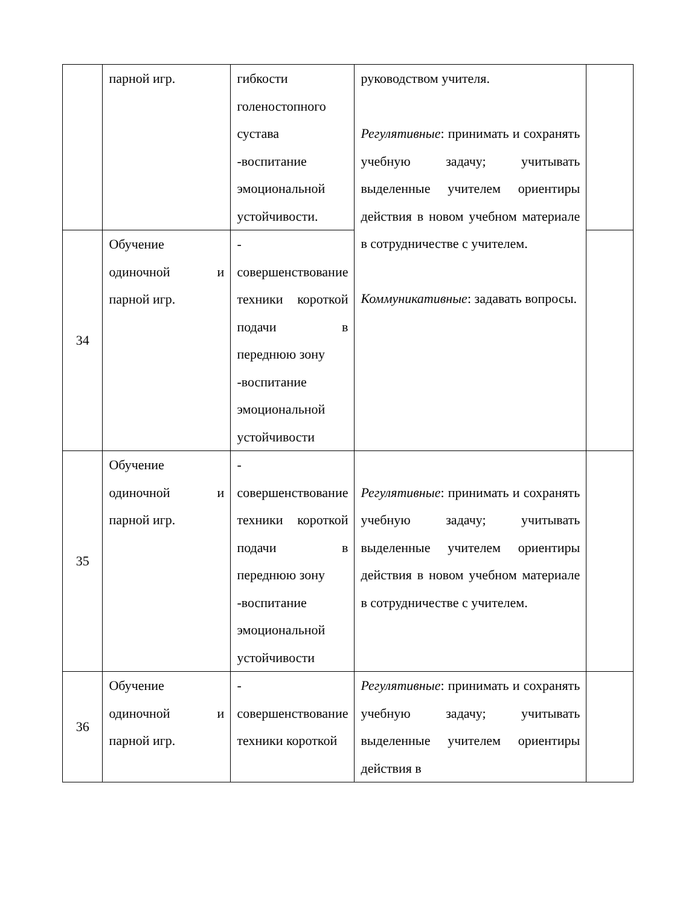| | парной игр. | гибкости голеностопного сустава -воспитание эмоциональной устойчивости. | руководством учителя. Регулятивные : принимать и сохранять учебную задачу; учитывать выделенные учителем ориентиры действия в новом учебном материале в сотрудничестве с учителем. Коммуникативные : задавать вопросы. | |
| 34 | Обучение одиночной и парной игр. | - совершенствование техники короткой подачи в переднюю зону -воспитание эмоциональной устойчивости | | |
| 35 | Обучение одиночной и парной игр. | - совершенствование техники короткой подачи в переднюю зону -воспитание эмоциональной устойчивости | Регулятивные : принимать и сохранять учебную задачу; учитывать выделенные учителем ориентиры действия в новом учебном материале в сотрудничестве с учителем. | |
| 36 | Обучение одиночной и парной игр. | - совершенствование техники короткой | Регулятивные : принимать и сохранять учебную задачу; учитывать выделенные учителем ориентиры действия в | |